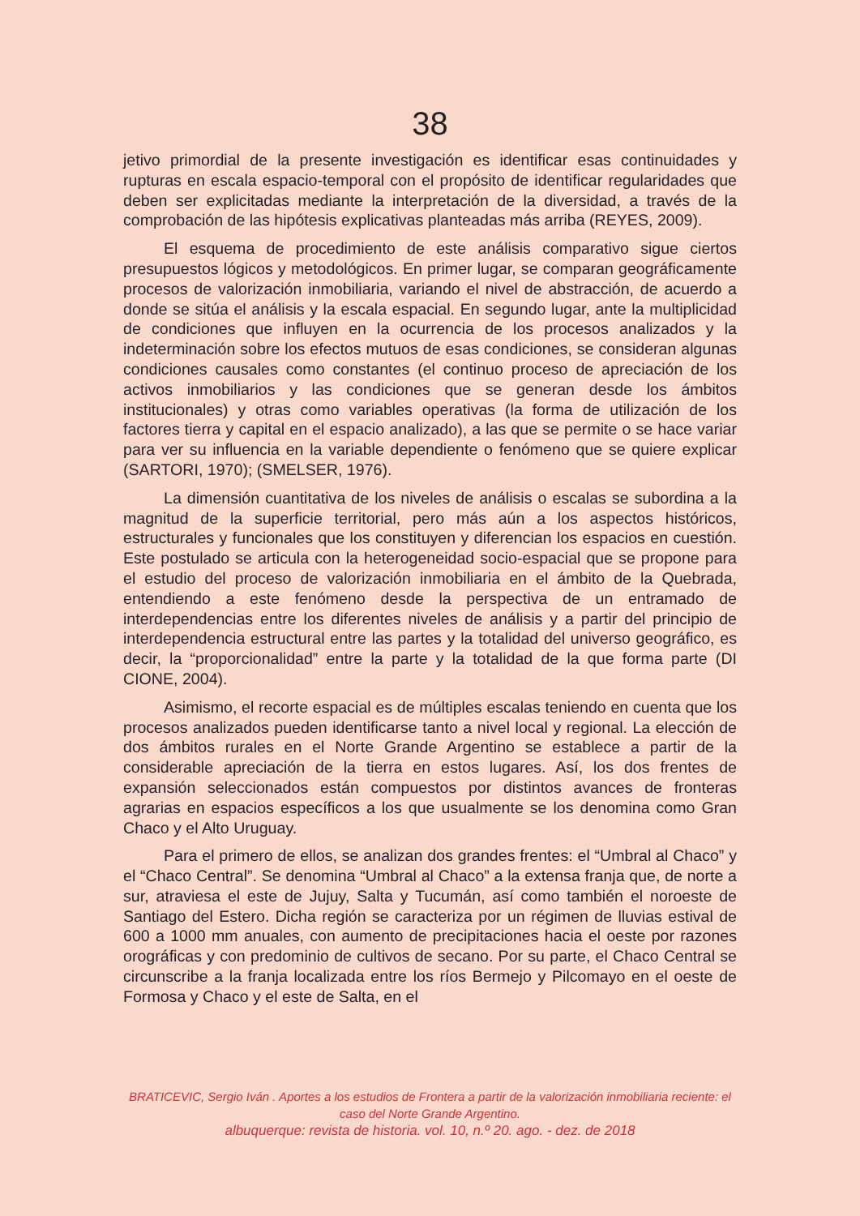38
jetivo primordial de la presente investigación es identificar esas continuidades y rupturas en escala espacio-temporal con el propósito de identificar regularidades que deben ser explicitadas mediante la interpretación de la diversidad, a través de la comprobación de las hipótesis explicativas planteadas más arriba (REYES, 2009).
El esquema de procedimiento de este análisis comparativo sigue ciertos presupuestos lógicos y metodológicos. En primer lugar, se comparan geográficamente procesos de valorización inmobiliaria, variando el nivel de abstracción, de acuerdo a donde se sitúa el análisis y la escala espacial. En segundo lugar, ante la multiplicidad de condiciones que influyen en la ocurrencia de los procesos analizados y la indeterminación sobre los efectos mutuos de esas condiciones, se consideran algunas condiciones causales como constantes (el continuo proceso de apreciación de los activos inmobiliarios y las condiciones que se generan desde los ámbitos institucionales) y otras como variables operativas (la forma de utilización de los factores tierra y capital en el espacio analizado), a las que se permite o se hace variar para ver su influencia en la variable dependiente o fenómeno que se quiere explicar (SARTORI, 1970); (SMELSER, 1976).
La dimensión cuantitativa de los niveles de análisis o escalas se subordina a la magnitud de la superficie territorial, pero más aún a los aspectos históricos, estructurales y funcionales que los constituyen y diferencian los espacios en cuestión. Este postulado se articula con la heterogeneidad socio-espacial que se propone para el estudio del proceso de valorización inmobiliaria en el ámbito de la Quebrada, entendiendo a este fenómeno desde la perspectiva de un entramado de interdependencias entre los diferentes niveles de análisis y a partir del principio de interdependencia estructural entre las partes y la totalidad del universo geográfico, es decir, la “proporcionalidad” entre la parte y la totalidad de la que forma parte (DI CIONE, 2004).
Asimismo, el recorte espacial es de múltiples escalas teniendo en cuenta que los procesos analizados pueden identificarse tanto a nivel local y regional. La elección de dos ámbitos rurales en el Norte Grande Argentino se establece a partir de la considerable apreciación de la tierra en estos lugares. Así, los dos frentes de expansión seleccionados están compuestos por distintos avances de fronteras agrarias en espacios específicos a los que usualmente se los denomina como Gran Chaco y el Alto Uruguay.
Para el primero de ellos, se analizan dos grandes frentes: el “Umbral al Chaco” y el “Chaco Central”. Se denomina “Umbral al Chaco” a la extensa franja que, de norte a sur, atraviesa el este de Jujuy, Salta y Tucumán, así como también el noroeste de Santiago del Estero. Dicha región se caracteriza por un régimen de lluvias estival de 600 a 1000 mm anuales, con aumento de precipitaciones hacia el oeste por razones orográficas y con predominio de cultivos de secano. Por su parte, el Chaco Central se circunscribe a la franja localizada entre los ríos Bermejo y Pilcomayo en el oeste de Formosa y Chaco y el este de Salta, en el
BRATICEVIC, Sergio Iván . Aportes a los estudios de Frontera a partir de la valorización inmobiliaria reciente: el caso del Norte Grande Argentino.
albuquerque: revista de historia. vol. 10, n.º 20. ago. - dez. de 2018